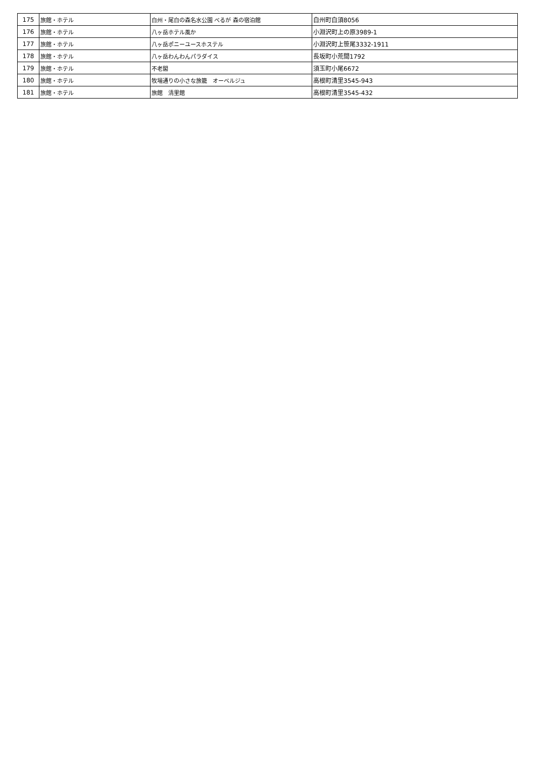| 175 | 旅館・ホテル | 白州・尾白の森名水公園 べるが 森の宿泊館 | 白州町白須8056 |
| 176 | 旅館・ホテル | 八ヶ岳ホテル風か | 小淵沢町上の原3989-1 |
| 177 | 旅館・ホテル | 八ヶ岳ポニーユースホステル | 小淵沢町上笹尾3332-1911 |
| 178 | 旅館・ホテル | 八ヶ岳わんわんパラダイス | 長坂町小荒間1792 |
| 179 | 旅館・ホテル | 不老閣 | 須玉町小尾6672 |
| 180 | 旅館・ホテル | 牧場通りの小さな旅籠 オーベルジュ | 高根町清里3545-943 |
| 181 | 旅館・ホテル | 旅館 清里館 | 高根町清里3545-432 |